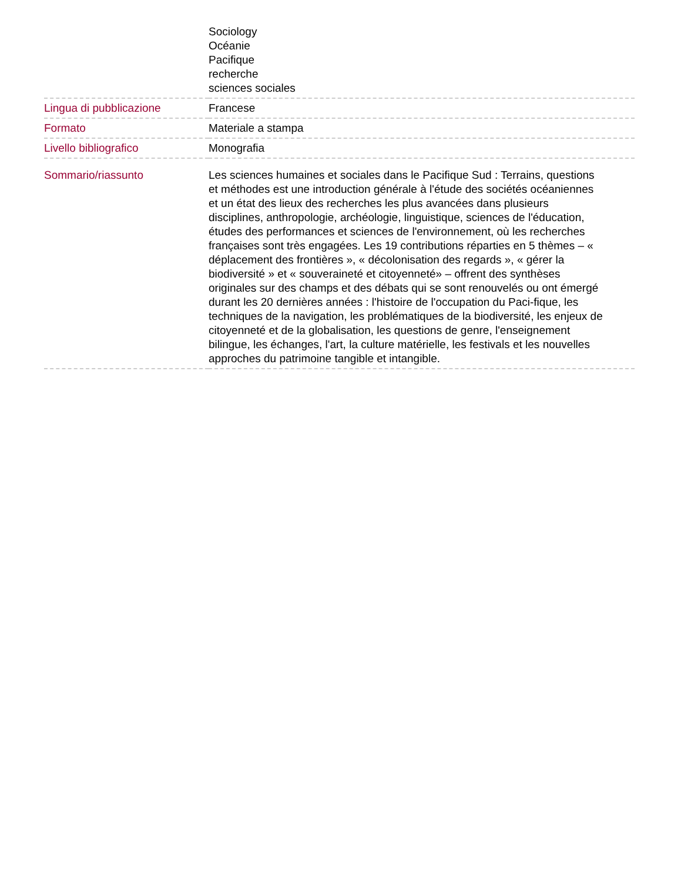| | Sociology Océanie Pacifique recherche sciences sociales |
| Lingua di pubblicazione | Francese |
| Formato | Materiale a stampa |
| Livello bibliografico | Monografia |
| Sommario/riassunto | Les sciences humaines et sociales dans le Pacifique Sud : Terrains, questions et méthodes est une introduction générale à l'étude des sociétés océaniennes et un état des lieux des recherches les plus avancées dans plusieurs disciplines, anthropologie, archéologie, linguistique, sciences de l'éducation, études des performances et sciences de l'environnement, où les recherches françaises sont très engagées. Les 19 contributions réparties en 5 thèmes – « déplacement des frontières », « décolonisation des regards », « gérer la biodiversité » et « souveraineté et citoyenneté» – offrent des synthèses originales sur des champs et des débats qui se sont renouvelés ou ont émergé durant les 20 dernières années : l'histoire de l'occupation du Paci-fique, les techniques de la navigation, les problématiques de la biodiversité, les enjeux de citoyenneté et de la globalisation, les questions de genre, l'enseignement bilingue, les échanges, l'art, la culture matérielle, les festivals et les nouvelles approches du patrimoine tangible et intangible. |